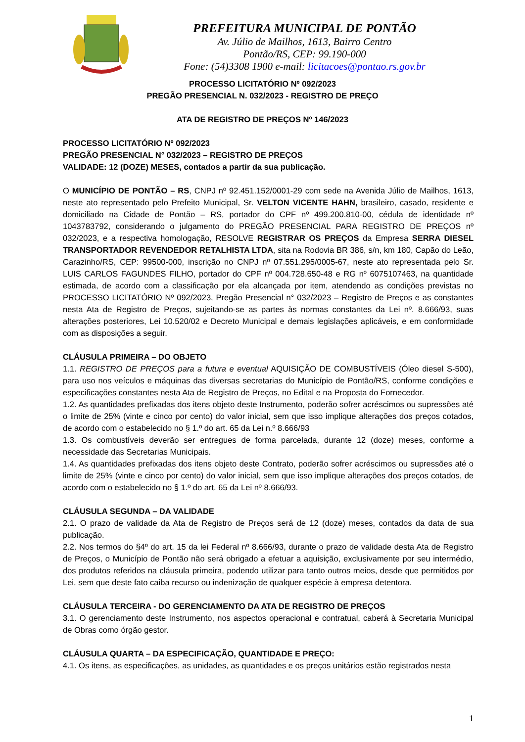PREFEITURA MUNICIPAL DE PONTÃO
Av. Júlio de Mailhos, 1613, Bairro Centro
Pontão/RS, CEP: 99.190-000
Fone: (54)3308 1900 e-mail: licitacoes@pontao.rs.gov.br
PROCESSO LICITATÓRIO Nº 092/2023
PREGÃO PRESENCIAL N. 032/2023 - REGISTRO DE PREÇO
ATA DE REGISTRO DE PREÇOS Nº 146/2023
PROCESSO LICITATÓRIO Nº 092/2023
PREGÃO PRESENCIAL N° 032/2023 – REGISTRO DE PREÇOS
VALIDADE: 12 (DOZE) MESES, contados a partir da sua publicação.
O MUNICÍPIO DE PONTÃO – RS, CNPJ nº 92.451.152/0001-29 com sede na Avenida Júlio de Mailhos, 1613, neste ato representado pelo Prefeito Municipal, Sr. VELTON VICENTE HAHN, brasileiro, casado, residente e domiciliado na Cidade de Pontão – RS, portador do CPF nº 499.200.810-00, cédula de identidade nº 1043783792, considerando o julgamento do PREGÃO PRESENCIAL PARA REGISTRO DE PREÇOS nº 032/2023, e a respectiva homologação, RESOLVE REGISTRAR OS PREÇOS da Empresa SERRA DIESEL TRANSPORTADOR REVENDEDOR RETALHISTA LTDA, sita na Rodovia BR 386, s/n, km 180, Capão do Leão, Carazinho/RS, CEP: 99500-000, inscrição no CNPJ nº 07.551.295/0005-67, neste ato representada pelo Sr. LUIS CARLOS FAGUNDES FILHO, portador do CPF nº 004.728.650-48 e RG nº 6075107463, na quantidade estimada, de acordo com a classificação por ela alcançada por item, atendendo as condições previstas no PROCESSO LICITATÓRIO Nº 092/2023, Pregão Presencial n° 032/2023 – Registro de Preços e as constantes nesta Ata de Registro de Preços, sujeitando-se as partes às normas constantes da Lei nº. 8.666/93, suas alterações posteriores, Lei 10.520/02 e Decreto Municipal e demais legislações aplicáveis, e em conformidade com as disposições a seguir.
CLÁUSULA PRIMEIRA – DO OBJETO
1.1. REGISTRO DE PREÇOS para a futura e eventual AQUISIÇÃO DE COMBUSTÍVEIS (Óleo diesel S-500), para uso nos veículos e máquinas das diversas secretarias do Município de Pontão/RS, conforme condições e especificações constantes nesta Ata de Registro de Preços, no Edital e na Proposta do Fornecedor.
1.2. As quantidades prefixadas dos itens objeto deste Instrumento, poderão sofrer acréscimos ou supressões até o limite de 25% (vinte e cinco por cento) do valor inicial, sem que isso implique alterações dos preços cotados, de acordo com o estabelecido no § 1.º do art. 65 da Lei n.º 8.666/93
1.3. Os combustíveis deverão ser entregues de forma parcelada, durante 12 (doze) meses, conforme a necessidade das Secretarias Municipais.
1.4. As quantidades prefixadas dos itens objeto deste Contrato, poderão sofrer acréscimos ou supressões até o limite de 25% (vinte e cinco por cento) do valor inicial, sem que isso implique alterações dos preços cotados, de acordo com o estabelecido no § 1.º do art. 65 da Lei nº 8.666/93.
CLÁUSULA SEGUNDA – DA VALIDADE
2.1. O prazo de validade da Ata de Registro de Preços será de 12 (doze) meses, contados da data de sua publicação.
2.2. Nos termos do §4º do art. 15 da lei Federal nº 8.666/93, durante o prazo de validade desta Ata de Registro de Preços, o Município de Pontão não será obrigado a efetuar a aquisição, exclusivamente por seu intermédio, dos produtos referidos na cláusula primeira, podendo utilizar para tanto outros meios, desde que permitidos por Lei, sem que deste fato caiba recurso ou indenização de qualquer espécie à empresa detentora.
CLÁUSULA TERCEIRA - DO GERENCIAMENTO DA ATA DE REGISTRO DE PREÇOS
3.1. O gerenciamento deste Instrumento, nos aspectos operacional e contratual, caberá à Secretaria Municipal de Obras como órgão gestor.
CLÁUSULA QUARTA – DA ESPECIFICAÇÃO, QUANTIDADE E PREÇO:
4.1. Os itens, as especificações, as unidades, as quantidades e os preços unitários estão registrados nesta
1